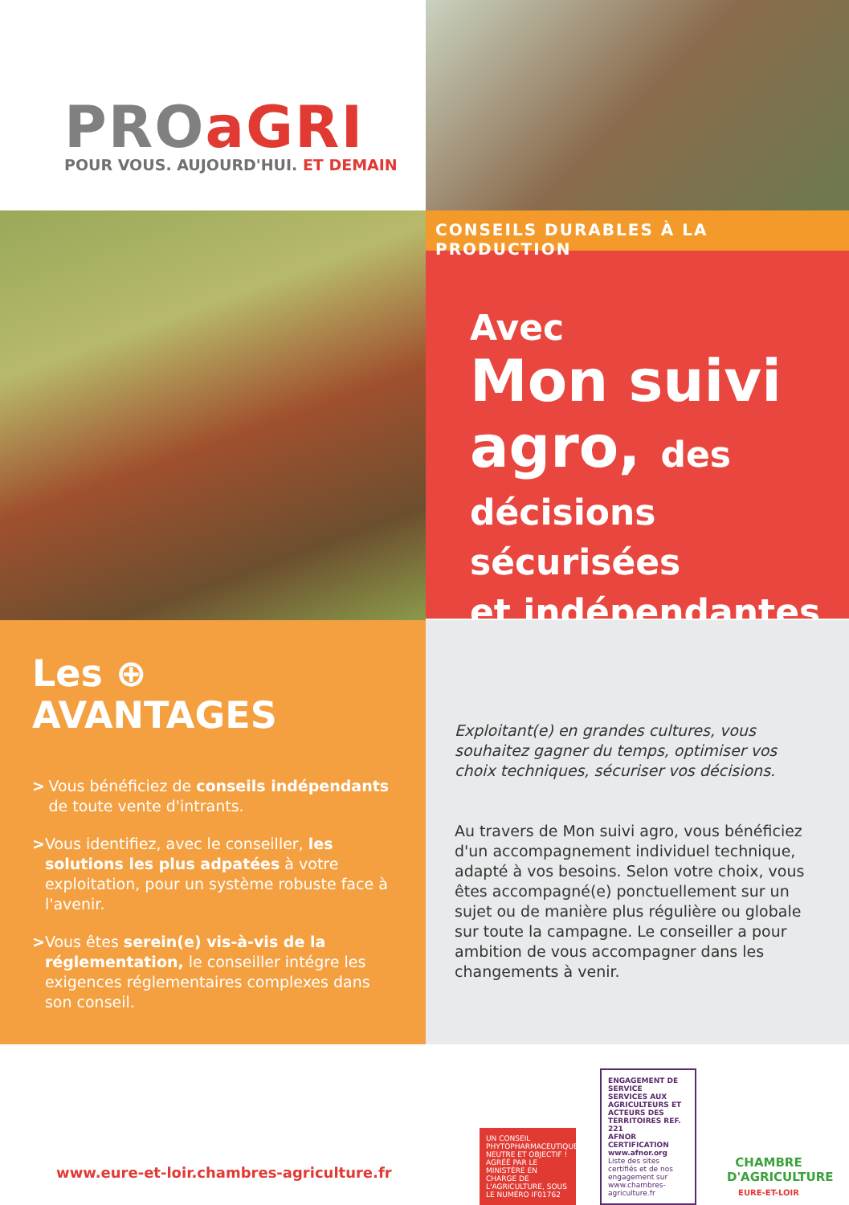PROaGRI
POUR VOUS. AUJOURD'HUI. ET DEMAIN
CONSEILS DURABLES À LA PRODUCTION
Avec
Mon suivi
agro, des
décisions sécurisées
et indépendantes
Les ⊕
AVANTAGES
> Vous bénéficiez de conseils indépendants de toute vente d'intrants.
> Vous identifiez, avec le conseiller, les solutions les plus adpatées à votre exploitation, pour un système robuste face à l'avenir.
> Vous êtes serein(e) vis-à-vis de la réglementation, le conseiller intégre les exigences réglementaires complexes dans son conseil.
Exploitant(e) en grandes cultures, vous souhaitez gagner du temps, optimiser vos choix techniques, sécuriser vos décisions.
Au travers de Mon suivi agro, vous bénéficiez d'un accompagnement individuel technique, adapté à vos besoins. Selon votre choix, vous êtes accompagné(e) ponctuellement sur un sujet ou de manière plus régulière ou globale sur toute la campagne. Le conseiller a pour ambition de vous accompagner dans les changements à venir.
www.eure-et-loir.chambres-agriculture.fr
UN CONSEIL PHYTOPHARMACEUTIQUE NEUTRE ET OBJECTIF !
AGRÉÉ PAR LE MINISTÈRE EN CHARGE DE L'AGRICULTURE, SOUS LE NUMÉRO IF01762
ENGAGEMENT DE SERVICE
SERVICES AUX AGRICULTEURS ET ACTEURS DES TERRITOIRES REF. 221
AFNOR CERTIFICATION
www.afnor.org
Liste des sites certifiés et de nos engagement sur www.chambres-agriculture.fr
CHAMBRE
D'AGRICULTURE
EURE-ET-LOIR